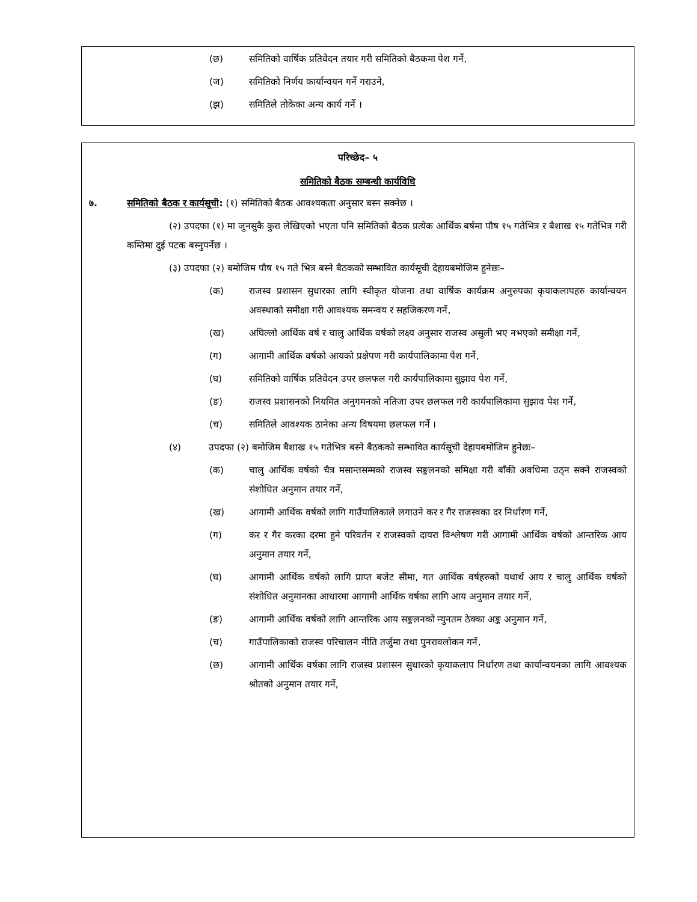(छ) समितिको वार्षिक प्रतिवेदन तयार गरी समितिको बैठकमा पेश गर्ने,
(ज) समितिको निर्णय कार्यान्वयन गर्ने गराउने,
(झ) समितिले तोकेका अन्य कार्य गर्ने ।
परिच्छेद– ५
समितिको बैठक सम्बन्धी कार्यविधि
७. समितिको बैठक र कार्यसूची: (१) समितिको बैठक आवश्यकता अनुसार बस्न सक्नेछ ।
(२) उपदफा (१) मा जुनसुकै कुरा लेखिएको भएता पनि समितिको बैठक प्रत्येक आर्थिक बर्षमा पौष १५ गतेभित्र र बैशाख १५ गतेभित्र गरी कम्तिमा दुई पटक बस्नुपर्नेछ ।
(३) उपदफा (२) बमोजिम पौष १५ गते भित्र बस्ने बैठकको सम्भावित कार्यसूची देहायबमोजिम हुनेछः–
(क) राजस्व प्रशासन सुधारका लागि स्वीकृत योजना तथा वार्षिक कार्यक्रम अनुरुपका कृयाकलापहरु कार्यान्वयन अवस्थाको समीक्षा गरी आवश्यक समन्वय र सहजिकरण गर्ने,
(ख) अघिल्लो आर्थिक वर्ष र चालु आर्थिक वर्षको लक्ष्य अनुसार राजस्व असुली भए नभएको समीक्षा गर्ने,
(ग) आगामी आर्थिक वर्षको आयको प्रक्षेपण गरी कार्यपालिकामा पेश गर्ने,
(घ) समितिको वार्षिक प्रतिवेदन उपर छलफल गरी कार्यपालिकामा सुझाव पेश गर्ने,
(ङ) राजस्व प्रशासनको नियमित अनुगमनको नतिजा उपर छलफल गरी कार्यपालिकामा सुझाव पेश गर्ने,
(च) समितिले आवश्यक ठानेका अन्य विषयमा छलफल गर्ने ।
(४) उपदफा (२) बमोजिम बैशाख १५ गतेभित्र बस्ने बैठकको सम्भावित कार्यसूची देहायबमोजिम हुनेछः–
(क) चालु आर्थिक वर्षको चैत्र मसान्तसम्मको राजस्व सङ्कलनको समिक्षा गरी बाँकी अवधिमा उठ्न सक्ने राजस्वको संशोधित अनुमान तयार गर्ने,
(ख) आगामी आर्थिक वर्षको लागि गाउँपालिकाले लगाउने कर र गैर राजस्वका दर निर्धारण गर्ने,
(ग) कर र गैर करका दरमा हुने परिवर्तन र राजस्वको दायरा विश्लेषण गरी आगामी आर्थिक वर्षको आन्तरिक आय अनुमान तयार गर्ने,
(घ) आगामी आर्थिक वर्षको लागि प्राप्त बजेट सीमा, गत आर्थिक वर्षहरुको यथार्थ आय र चालु आर्थिक वर्षको संशोधित अनुमानका आधारमा आगामी आर्थिक वर्षका लागि आय अनुमान तयार गर्ने,
(ङ) आगामी आर्थिक वर्षको लागि आन्तरिक आय सङ्कलनको न्युनतम ठेक्का अङ्क अनुमान गर्ने,
(च) गाउँपालिकाको राजस्व परिचालन नीति तर्जुमा तथा पुनरावलोकन गर्ने,
(छ) आगामी आर्थिक वर्षका लागि राजस्व प्रशासन सुधारको कृयाकलाप निर्धारण तथा कार्यान्वयनका लागि आवश्यक श्रोतको अनुमान तयार गर्ने,